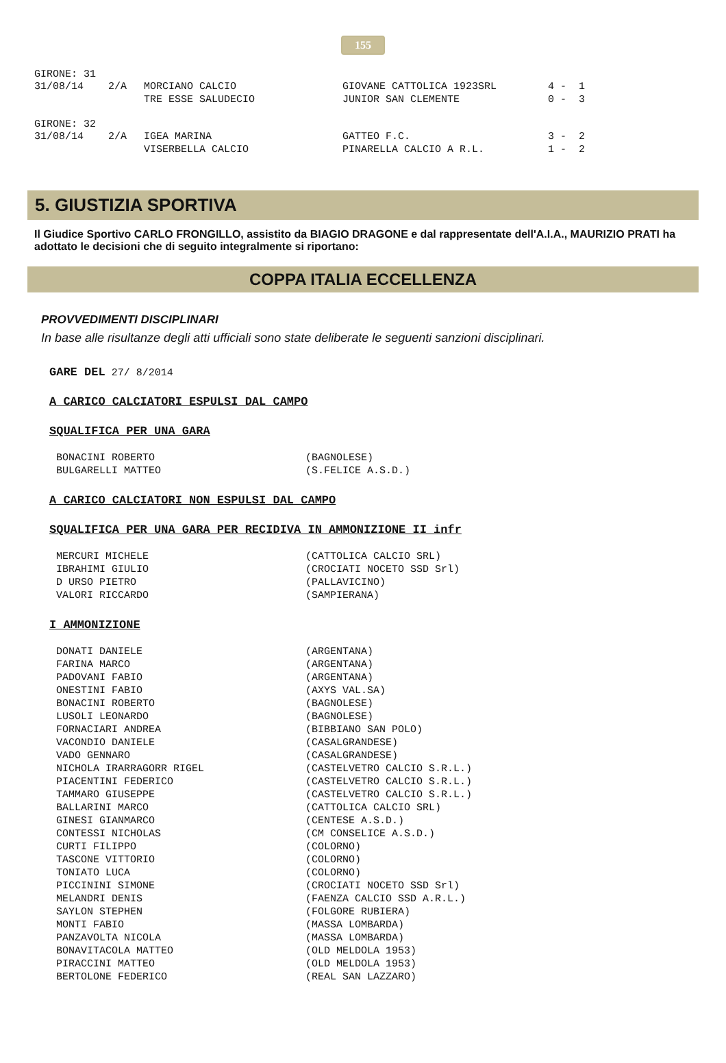155
GIRONE: 31
| 31/08/14 | 2/A | MORCIANO CALCIO | GIOVANE CATTOLICA 1923SRL | 4 - 1 |
| | | TRE ESSE SALUDECIO | JUNIOR SAN CLEMENTE | 0 - 3 |
GIRONE: 32
| 31/08/14 | 2/A | IGEA MARINA | GATTEO F.C. | 3 - 2 |
| | | VISERBELLA CALCIO | PINARELLA CALCIO A R.L. | 1 - 2 |
5. GIUSTIZIA SPORTIVA
Il Giudice Sportivo CARLO FRONGILLO, assistito da BIAGIO DRAGONE e dal rappresentate dell'A.I.A., MAURIZIO PRATI ha adottato le decisioni che di seguito integralmente si riportano:
COPPA ITALIA ECCELLENZA
PROVVEDIMENTI DISCIPLINARI
In base alle risultanze degli atti ufficiali sono state deliberate le seguenti sanzioni disciplinari.
GARE DEL 27/ 8/2014
A CARICO CALCIATORI ESPULSI DAL CAMPO
SQUALIFICA PER UNA GARA
| BONACINI ROBERTO | (BAGNOLESE) |
| BULGARELLI MATTEO | (S.FELICE A.S.D.) |
A CARICO CALCIATORI NON ESPULSI DAL CAMPO
SQUALIFICA PER UNA GARA PER RECIDIVA IN AMMONIZIONE II infr
| MERCURI MICHELE | (CATTOLICA CALCIO SRL) |
| IBRAHIMI GIULIO | (CROCIATI NOCETO SSD Srl) |
| D URSO PIETRO | (PALLAVICINO) |
| VALORI RICCARDO | (SAMPIERANA) |
I AMMONIZIONE
| DONATI DANIELE | (ARGENTANA) |
| FARINA MARCO | (ARGENTANA) |
| PADOVANI FABIO | (ARGENTANA) |
| ONESTINI FABIO | (AXYS VAL.SA) |
| BONACINI ROBERTO | (BAGNOLESE) |
| LUSOLI LEONARDO | (BAGNOLESE) |
| FORNACIARI ANDREA | (BIBBIANO SAN POLO) |
| VACONDIO DANIELE | (CASALGRANDESE) |
| VADO GENNARO | (CASALGRANDESE) |
| NICHOLA IRARRAGORR RIGEL | (CASTELVETRO CALCIO S.R.L.) |
| PIACENTINI FEDERICO | (CASTELVETRO CALCIO S.R.L.) |
| TAMMARO GIUSEPPE | (CASTELVETRO CALCIO S.R.L.) |
| BALLARINI MARCO | (CATTOLICA CALCIO SRL) |
| GINESI GIANMARCO | (CENTESE A.S.D.) |
| CONTESSI NICHOLAS | (CM CONSELICE A.S.D.) |
| CURTI FILIPPO | (COLORNO) |
| TASCONE VITTORIO | (COLORNO) |
| TONIATO LUCA | (COLORNO) |
| PICCININI SIMONE | (CROCIATI NOCETO SSD Srl) |
| MELANDRI DENIS | (FAENZA CALCIO SSD A.R.L.) |
| SAYLON STEPHEN | (FOLGORE RUBIERA) |
| MONTI FABIO | (MASSA LOMBARDA) |
| PANZAVOLTA NICOLA | (MASSA LOMBARDA) |
| BONAVITACOLA MATTEO | (OLD MELDOLA 1953) |
| PIRACCINI MATTEO | (OLD MELDOLA 1953) |
| BERTOLONE FEDERICO | (REAL SAN LAZZARO) |